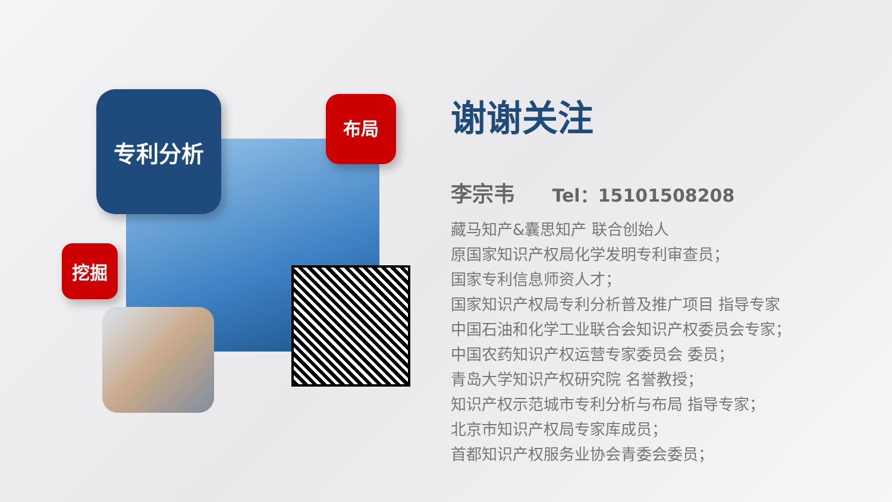专利分析 布局
挖掘
谢谢关注
李宗韦 Tel：15101508208
藏马知产&囊思知产 联合创始人
原国家知识产权局化学发明专利审查员；
国家专利信息师资人才；
国家知识产权局专利分析普及推广项目 指导专家
中国石油和化学工业联合会知识产权委员会专家；
中国农药知识产权运营专家委员会 委员；
青岛大学知识产权研究院 名誉教授；
知识产权示范城市专利分析与布局 指导专家；
北京市知识产权局专家库成员；
首都知识产权服务业协会青委会委员；